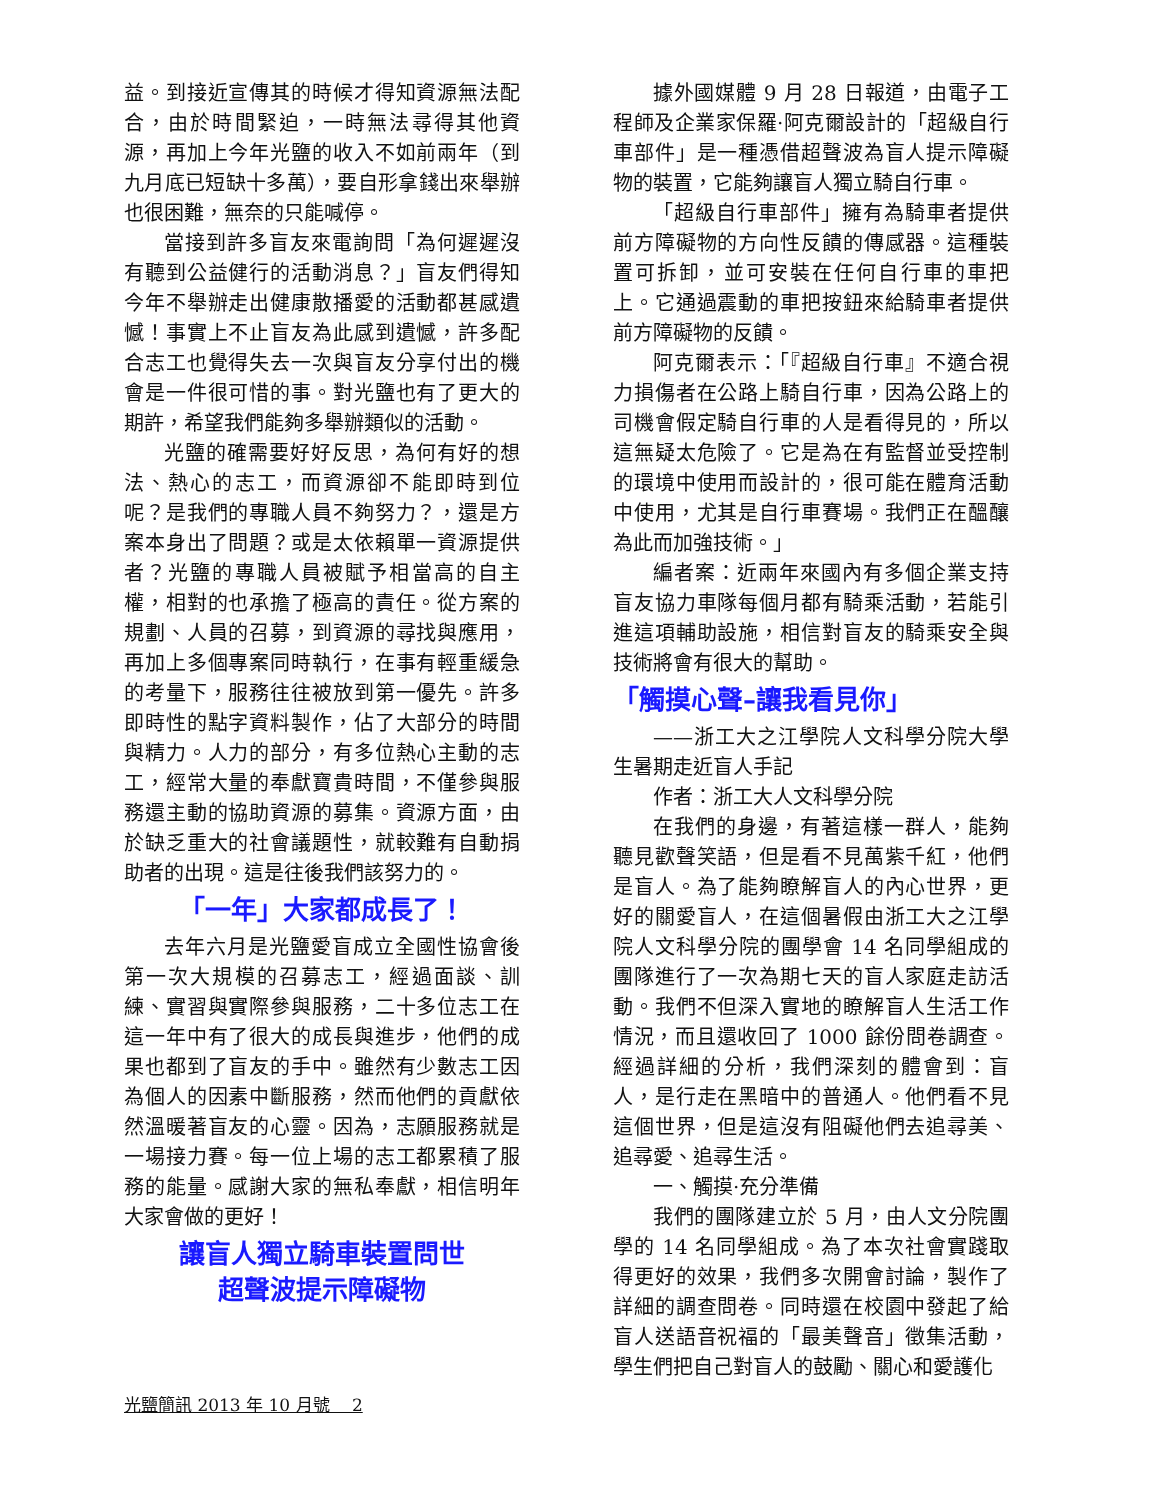益。到接近宣傳其的時候才得知資源無法配合，由於時間緊迫，一時無法尋得其他資源，再加上今年光鹽的收入不如前兩年（到九月底已短缺十多萬），要自形拿錢出來舉辦也很困難，無奈的只能喊停。
當接到許多盲友來電詢問「為何遲遲沒有聽到公益健行的活動消息？」盲友們得知今年不舉辦走出健康散播愛的活動都甚感遺憾！事實上不止盲友為此感到遺憾，許多配合志工也覺得失去一次與盲友分享付出的機會是一件很可惜的事。對光鹽也有了更大的期許，希望我們能夠多舉辦類似的活動。
光鹽的確需要好好反思，為何有好的想法、熱心的志工，而資源卻不能即時到位呢？是我們的專職人員不夠努力？，還是方案本身出了問題？或是太依賴單一資源提供者？光鹽的專職人員被賦予相當高的自主權，相對的也承擔了極高的責任。從方案的規劃、人員的召募，到資源的尋找與應用，再加上多個專案同時執行，在事有輕重緩急的考量下，服務往往被放到第一優先。許多即時性的點字資料製作，佔了大部分的時間與精力。人力的部分，有多位熱心主動的志工，經常大量的奉獻寶貴時間，不僅參與服務還主動的協助資源的募集。資源方面，由於缺乏重大的社會議題性，就較難有自動捐助者的出現。這是往後我們該努力的。
「一年」大家都成長了！
去年六月是光鹽愛盲成立全國性協會後第一次大規模的召募志工，經過面談、訓練、實習與實際參與服務，二十多位志工在這一年中有了很大的成長與進步，他們的成果也都到了盲友的手中。雖然有少數志工因為個人的因素中斷服務，然而他們的貢獻依然溫暖著盲友的心靈。因為，志願服務就是一場接力賽。每一位上場的志工都累積了服務的能量。感謝大家的無私奉獻，相信明年大家會做的更好！
讓盲人獨立騎車裝置問世
超聲波提示障礙物
據外國媒體 9 月 28 日報道，由電子工程師及企業家保羅·阿克爾設計的「超級自行車部件」是一種憑借超聲波為盲人提示障礙物的裝置，它能夠讓盲人獨立騎自行車。
「超級自行車部件」擁有為騎車者提供前方障礙物的方向性反饋的傳感器。這種裝置可拆卸，並可安裝在任何自行車的車把上。它通過震動的車把按鈕來給騎車者提供前方障礙物的反饋。
阿克爾表示：「『超級自行車』不適合視力損傷者在公路上騎自行車，因為公路上的司機會假定騎自行車的人是看得見的，所以這無疑太危險了。它是為在有監督並受控制的環境中使用而設計的，很可能在體育活動中使用，尤其是自行車賽場。我們正在醞釀為此而加強技術。」
編者案：近兩年來國內有多個企業支持盲友協力車隊每個月都有騎乘活動，若能引進這項輔助設施，相信對盲友的騎乘安全與技術將會有很大的幫助。
「觸摸心聲–讓我看見你」
——浙工大之江學院人文科學分院大學生暑期走近盲人手記
作者：浙工大人文科學分院
在我們的身邊，有著這樣一群人，能夠聽見歡聲笑語，但是看不見萬紫千紅，他們是盲人。為了能夠瞭解盲人的內心世界，更好的關愛盲人，在這個暑假由浙工大之江學院人文科學分院的團學會 14 名同學組成的團隊進行了一次為期七天的盲人家庭走訪活動。我們不但深入實地的瞭解盲人生活工作情況，而且還收回了 1000 餘份問卷調查。經過詳細的分析，我們深刻的體會到：盲人，是行走在黑暗中的普通人。他們看不見這個世界，但是這沒有阻礙他們去追尋美、追尋愛、追尋生活。
一、觸摸·充分準備
我們的團隊建立於 5 月，由人文分院團學的 14 名同學組成。為了本次社會實踐取得更好的效果，我們多次開會討論，製作了詳細的調查問卷。同時還在校園中發起了給盲人送語音祝福的「最美聲音」徵集活動，學生們把自己對盲人的鼓勵、關心和愛護化
光鹽簡訊 2013 年 10 月號　 2